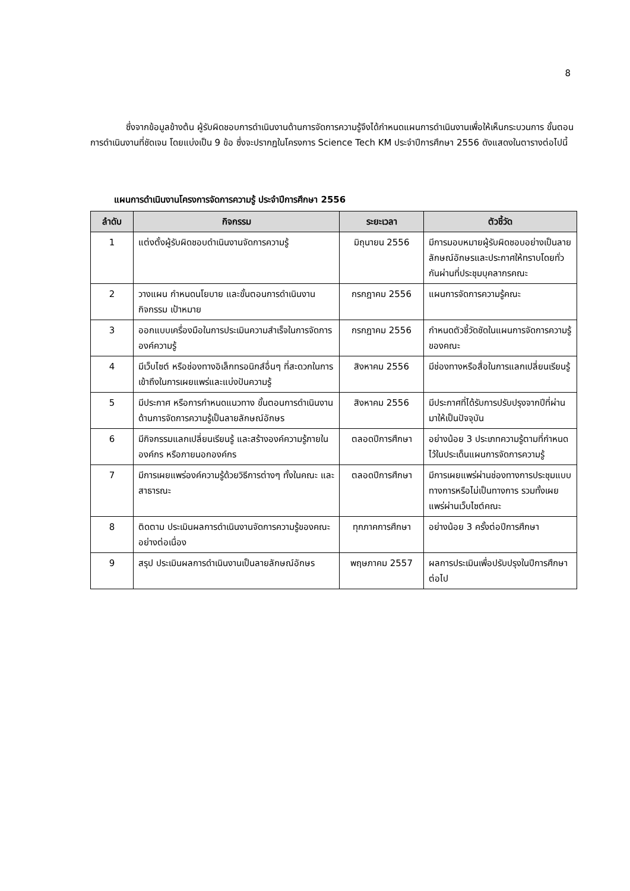8
ซึ่งจากข้อมูลข้างต้น ผู้รับผิดชอบการดำเนินงานด้านการจัดการความรู้จึงได้กำหนดแผนการดำเนินงานเพื่อให้เห็นกระบวนการ ขั้นตอนการดำเนินงานที่ชัดเจน โดยแบ่งเป็น 9 ข้อ ซึ่งจะปรากฏในโครงการ Science Tech KM ประจำปีการศึกษา 2556 ดังแสดงในตารางต่อไปนี้
แผนการดำเนินงานโครงการจัดการความรู้ ประจำปีการศึกษา 2556
| ลำดับ | กิจกรรม | ระยะเวลา | ตัวชี้วัด |
| --- | --- | --- | --- |
| 1 | แต่งตั้งผู้รับผิดชอบดำเนินงานจัดการความรู้ | มิถุนายน 2556 | มีการมอบหมายผู้รับผิดชอบอย่างเป็นลายลักษณ์อักษรและประกาศให้ทราบโดยทั่วกันผ่านที่ประชุมบุคลากรคณะ |
| 2 | วางแผน กำหนดนโยบาย และขั้นตอนการดำเนินงานกิจกรรม เป้าหมาย | กรกฎาคม 2556 | แผนการจัดการความรู้คณะ |
| 3 | ออกแบบเครื่องมือในการประเมินความสำเร็จในการจัดการองค์ความรู้ | กรกฎาคม 2556 | กำหนดตัวชี้วัดชัดในแผนการจัดการความรู้ของคณะ |
| 4 | มีเว็บไซต์ หรือช่องทางอิเล็กทรอนิกส์อื่นๆ ที่สะดวกในการเข้าถึงในการเผยแพร่และแบ่งปันความรู้ | สิงหาคม 2556 | มีช่องทางหรือสื่อในการแลกเปลี่ยนเรียนรู้ |
| 5 | มีประกาศ หรือการกำหนดแนวทาง ขั้นตอนการดำเนินงานด้านการจัดการความรู้เป็นลายลักษณ์อักษร | สิงหาคม 2556 | มีประกาศที่ได้รับการปรับปรุงจากปีที่ผ่านมาให้เป็นปัจจุบัน |
| 6 | มีกิจกรรมแลกเปลี่ยนเรียนรู้ และสร้างองค์ความรู้ภายในองค์กร หรือภายนอกองค์กร | ตลอดปีการศึกษา | อย่างน้อย 3 ประเภทความรู้ตามที่กำหนดไว้ในประเด็นแผนการจัดการความรู้ |
| 7 | มีการเผยแพร่องค์ความรู้ด้วยวิธีการต่างๆ ทั้งในคณะ และสาธารณะ | ตลอดปีการศึกษา | มีการเผยแพร่ผ่านช่องทางการประชุมแบบทางการหรือไม่เป็นทางการ รวมทั้งเผยแพร่ผ่านเว็บไซต์คณะ |
| 8 | ติดตาม ประเมินผลการดำเนินงานจัดการความรู้ของคณะอย่างต่อเนื่อง | ทุกภาคการศึกษา | อย่างน้อย 3 ครั้งต่อปีการศึกษา |
| 9 | สรุป ประเมินผลการดำเนินงานเป็นลายลักษณ์อักษร | พฤษภาคม 2557 | ผลการประเมินเพื่อปรับปรุงในปีการศึกษาต่อไป |